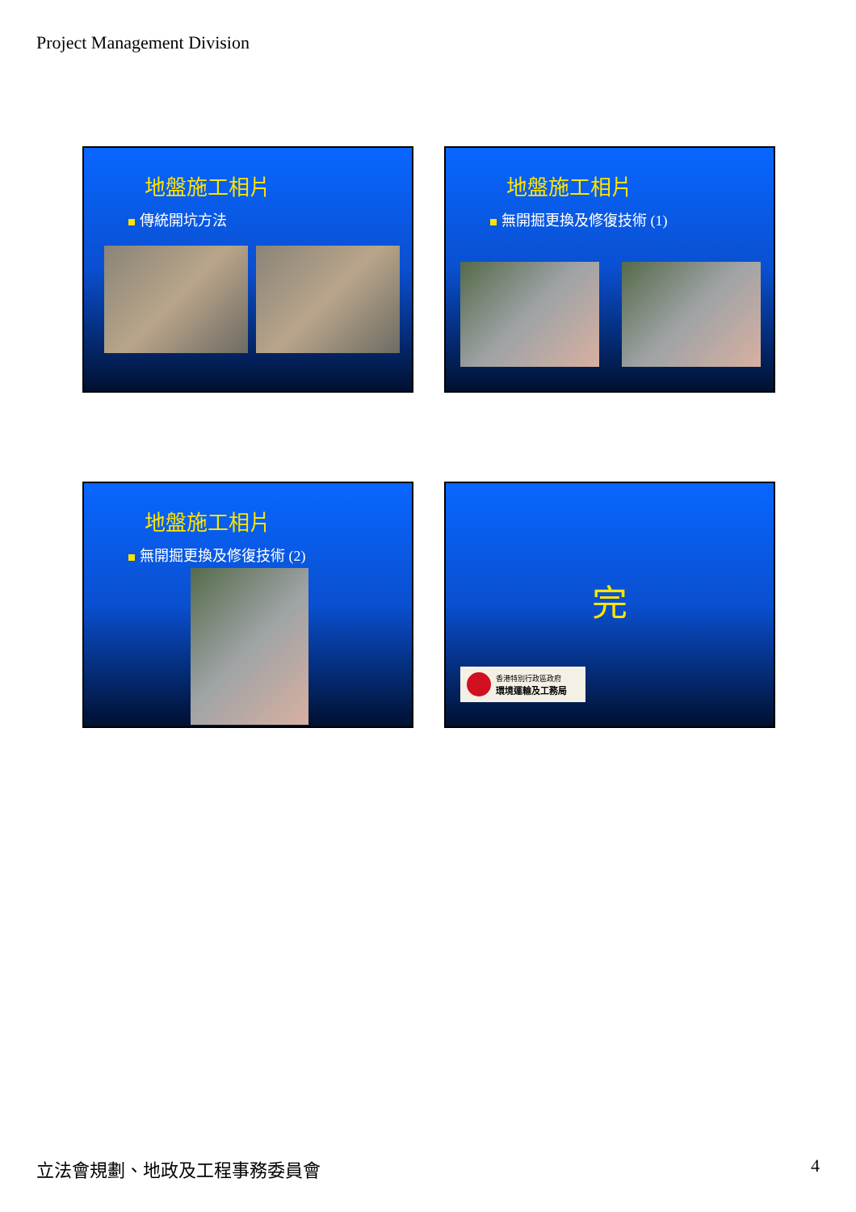Project Management Division
地盤施工相片
傳統開坑方法
地盤施工相片
無開掘更換及修復技術 (1)
地盤施工相片
無開掘更換及修復技術 (2)
完
香港特別行政區政府
環境運輸及工務局
立法會規劃、地政及工程事務委員會 4